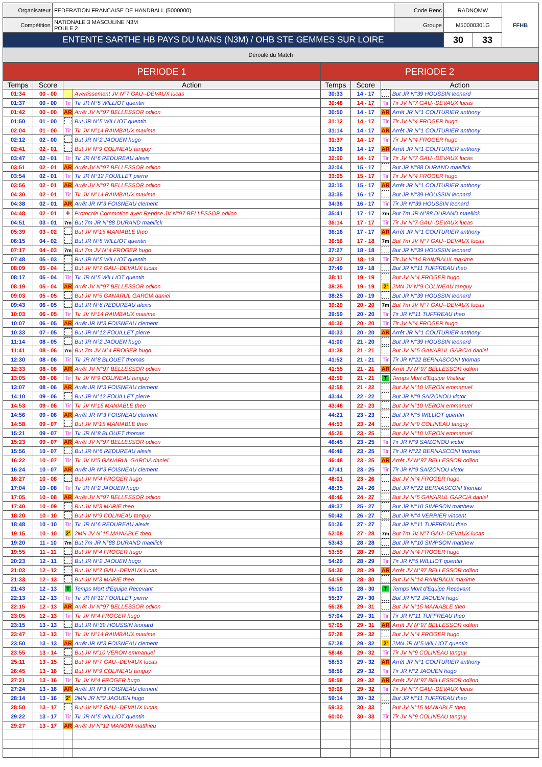| Organisateur | FEDERATION FRANCAISE DE HANDBALL (5000000) | Code Renc | RADNQMW | | FFHB |
| Compétition | NATIONALE 3 MASCULINE N3M POULE 2 | Groupe | M50000301G | | |
| ENTENTE SARTHE HB PAYS DU MANS (N3M) / OHB STE GEMMES SUR LOIRE | | | 30 | 33 | |
| Déroulé du Match | | | | | |
| PERIODE 1 | | | | PERIODE 2 | | | |
| --- | --- | --- | --- | --- | --- | --- | --- |
| Temps | Score | Action | | Temps | Score | Action | |
| 01:34 | 00 - 00 | | Avertissement JV N°7 GAU--DEVAUX lucas | 30:33 | 14 - 17 | | But JR N°39 HOUSSIN leonard |
| 01:37 | 00 - 00 | Tir | Tir JR N°5 WILLIOT quentin | 30:48 | 14 - 17 | Tir | Tir JV N°7 GAU--DEVAUX lucas |
| 01:42 | 00 - 00 | AR | Arrêt JV N°97 BELLESSOR odilon | 30:50 | 14 - 17 | AR | Arrêt JR N°1 COUTURIER anthony |
| 01:50 | 01 - 00 | | But JR N°5 WILLIOT quentin | 31:12 | 14 - 17 | Tir | Tir JV N°4 FROGER hugo |
| 02:04 | 01 - 00 | Tir | Tir JV N°14 RAIMBAUX maxime | 31:14 | 14 - 17 | AR | Arrêt JR N°1 COUTURIER anthony |
| 02:12 | 02 - 00 | | But JR N°2 JAOUEN hugo | 31:37 | 14 - 17 | Tir | Tir JV N°4 FROGER hugo |
| 02:41 | 02 - 01 | | But JV N°9 COLINEAU tanguy | 31:38 | 14 - 17 | AR | Arrêt JR N°1 COUTURIER anthony |
| 03:47 | 02 - 01 | Tir | Tir JR N°6 REDUREAU alexis | 32:00 | 14 - 17 | Tir | Tir JV N°7 GAU--DEVAUX lucas |
| 03:51 | 02 - 01 | AR | Arrêt JV N°97 BELLESSOR odilon | 32:04 | 15 - 17 | | But JR N°88 DURAND maellick |
| 03:54 | 02 - 01 | Tir | Tir JR N°12 FOUILLET pierre | 33:05 | 15 - 17 | Tir | Tir JV N°4 FROGER hugo |
| 03:56 | 02 - 01 | AR | Arrêt JV N°97 BELLESSOR odilon | 33:15 | 15 - 17 | AR | Arrêt JR N°1 COUTURIER anthony |
| 04:30 | 02 - 01 | Tir | Tir JV N°14 RAIMBAUX maxime | 33:35 | 16 - 17 | | But JR N°39 HOUSSIN leonard |
| 04:38 | 02 - 01 | AR | Arrêt JR N°3 FOISNEAU clement | 34:36 | 16 - 17 | Tir | Tir JR N°39 HOUSSIN leonard |
| 04:48 | 02 - 01 | + | Protocole Commotion avec Reprise JV N°97 BELLESSOR odilon | 35:41 | 17 - 17 | 7m | But 7m JR N°88 DURAND maellick |
| 04:51 | 03 - 01 | 7m | But 7m JR N°88 DURAND maellick | 36:14 | 17 - 17 | Tir | Tir JV N°7 GAU--DEVAUX lucas |
| 05:39 | 03 - 02 | | But JV N°15 MANIABLE theo | 36:16 | 17 - 17 | AR | Arrêt JR N°1 COUTURIER anthony |
| 06:15 | 04 - 02 | | But JR N°5 WILLIOT quentin | 36:56 | 17 - 18 | 7m | But 7m JV N°7 GAU--DEVAUX lucas |
| 07:17 | 04 - 03 | 7m | But 7m JV N°4 FROGER hugo | 37:27 | 18 - 18 | | But JR N°39 HOUSSIN leonard |
| 07:48 | 05 - 03 | | But JR N°5 WILLIOT quentin | 37:37 | 18 - 18 | Tir | Tir JV N°14 RAIMBAUX maxime |
| 08:09 | 05 - 04 | | But JV N°7 GAU--DEVAUX lucas | 37:49 | 19 - 18 | | But JR N°11 TUFFREAU theo |
| 08:17 | 05 - 04 | Tir | Tir JR N°5 WILLIOT quentin | 38:11 | 19 - 19 | | But JV N°4 FROGER hugo |
| 08:19 | 05 - 04 | AR | Arrêt JV N°97 BELLESSOR odilon | 38:25 | 19 - 19 | 2' | 2MN JV N°9 COLINEAU tanguy |
| 09:03 | 05 - 05 | | But JV N°5 GANARUL GARCIA daniel | 38:25 | 20 - 19 | | But JR N°39 HOUSSIN leonard |
| 09:43 | 06 - 05 | | But JR N°6 REDUREAU alexis | 39:29 | 20 - 20 | 7m | But 7m JV N°7 GAU--DEVAUX lucas |
| 10:03 | 06 - 05 | Tir | Tir JV N°14 RAIMBAUX maxime | 39:59 | 20 - 20 | Tir | Tir JR N°11 TUFFREAU theo |
| 10:07 | 06 - 05 | AR | Arrêt JR N°3 FOISNEAU clement | 40:30 | 20 - 20 | Tir | Tir JV N°4 FROGER hugo |
| 10:33 | 07 - 05 | | But JR N°12 FOUILLET pierre | 40:33 | 20 - 20 | AR | Arrêt JR N°1 COUTURIER anthony |
| 11:14 | 08 - 05 | | But JR N°2 JAOUEN hugo | 41:00 | 21 - 20 | | But JR N°39 HOUSSIN leonard |
| 11:41 | 08 - 06 | 7m | But 7m JV N°4 FROGER hugo | 41:28 | 21 - 21 | | But JV N°5 GANARUL GARCIA daniel |
| 12:30 | 08 - 06 | Tir | Tir JR N°8 BLOUET thomas | 41:52 | 21 - 21 | Tir | Tir JR N°22 BERNASCONI thomas |
| 12:33 | 08 - 06 | AR | Arrêt JV N°97 BELLESSOR odilon | 41:55 | 21 - 21 | AR | Arrêt JV N°97 BELLESSOR odilon |
| 13:05 | 08 - 06 | Tir | Tir JV N°9 COLINEAU tanguy | 42:50 | 21 - 21 | T | Temps Mort d'Equipe Visiteur |
| 13:07 | 08 - 06 | AR | Arrêt JR N°3 FOISNEAU clement | 42:58 | 21 - 22 | | But JV N°10 VERON emmanuel |
| 14:10 | 09 - 06 | | But JR N°12 FOUILLET pierre | 43:44 | 22 - 22 | | But JR N°9 SAIZONOU victor |
| 14:53 | 09 - 06 | Tir | Tir JV N°15 MANIABLE theo | 43:48 | 22 - 23 | | But JV N°10 VERON emmanuel |
| 14:56 | 09 - 06 | AR | Arrêt JR N°3 FOISNEAU clement | 44:21 | 23 - 23 | | But JR N°5 WILLIOT quentin |
| 14:58 | 09 - 07 | | But JV N°15 MANIABLE theo | 44:53 | 23 - 24 | | But JV N°9 COLINEAU tanguy |
| 15:21 | 09 - 07 | Tir | Tir JR N°8 BLOUET thomas | 45:25 | 23 - 25 | | But JV N°10 VERON emmanuel |
| 15:23 | 09 - 07 | AR | Arrêt JV N°97 BELLESSOR odilon | 46:45 | 23 - 25 | Tir | Tir JR N°9 SAIZONOU victor |
| 15:56 | 10 - 07 | | But JR N°6 REDUREAU alexis | 46:46 | 23 - 25 | Tir | Tir JR N°22 BERNASCONI thomas |
| 16:22 | 10 - 07 | Tir | Tir JV N°5 GANARUL GARCIA daniel | 46:48 | 23 - 25 | AR | Arrêt JV N°97 BELLESSOR odilon |
| 16:24 | 10 - 07 | AR | Arrêt JR N°3 FOISNEAU clement | 47:41 | 23 - 25 | Tir | Tir JR N°9 SAIZONOU victor |
| 16:27 | 10 - 08 | | But JV N°4 FROGER hugo | 48:01 | 23 - 26 | | But JV N°4 FROGER hugo |
| 17:04 | 10 - 08 | Tir | Tir JR N°2 JAOUEN hugo | 48:35 | 24 - 26 | | But JR N°22 BERNASCONI thomas |
| 17:05 | 10 - 08 | AR | Arrêt JV N°97 BELLESSOR odilon | 48:46 | 24 - 27 | | But JV N°5 GANARUL GARCIA daniel |
| 17:40 | 10 - 09 | | But JV N°3 MARIE theo | 49:37 | 25 - 27 | | But JR N°10 SIMPSON matthew |
| 18:20 | 10 - 10 | | But JV N°9 COLINEAU tanguy | 50:42 | 26 - 27 | | But JR N°4 VERRIER vincent |
| 18:48 | 10 - 10 | Tir | Tir JR N°6 REDUREAU alexis | 51:26 | 27 - 27 | | But JR N°11 TUFFREAU theo |
| 19:15 | 10 - 10 | 2' | 2MN JV N°15 MANIABLE theo | 52:08 | 27 - 28 | 7m | But 7m JV N°7 GAU--DEVAUX lucas |
| 19:20 | 11 - 10 | 7m | But 7m JR N°88 DURAND maellick | 53:43 | 28 - 28 | | But JR N°10 SIMPSON matthew |
| 19:55 | 11 - 11 | | But JV N°4 FROGER hugo | 53:59 | 28 - 29 | | But JV N°4 FROGER hugo |
| 20:23 | 12 - 11 | | But JR N°2 JAOUEN hugo | 54:29 | 28 - 29 | Tir | Tir JR N°5 WILLIOT quentin |
| 21:03 | 12 - 12 | | But JV N°7 GAU--DEVAUX lucas | 54:30 | 28 - 29 | AR | Arrêt JV N°97 BELLESSOR odilon |
| 21:33 | 12 - 13 | | But JV N°3 MARIE theo | 54:59 | 28 - 30 | | But JV N°14 RAIMBAUX maxime |
| 21:43 | 12 - 13 | T | Temps Mort d'Equipe Recevant | 55:10 | 28 - 30 | T | Temps Mort d'Equipe Recevant |
| 22:13 | 12 - 13 | Tir | Tir JR N°12 FOUILLET pierre | 55:37 | 29 - 30 | | But JR N°2 JAOUEN hugo |
| 22:15 | 12 - 13 | AR | Arrêt JV N°97 BELLESSOR odilon | 56:28 | 29 - 31 | | But JV N°15 MANIABLE theo |
| 23:05 | 12 - 13 | Tir | Tir JV N°4 FROGER hugo | 57:04 | 29 - 31 | Tir | Tir JR N°11 TUFFREAU theo |
| 23:15 | 13 - 13 | | But JR N°39 HOUSSIN leonard | 57:05 | 29 - 31 | AR | Arrêt JV N°97 BELLESSOR odilon |
| 23:47 | 13 - 13 | Tir | Tir JV N°14 RAIMBAUX maxime | 57:28 | 29 - 32 | | But JV N°4 FROGER hugo |
| 23:50 | 13 - 13 | AR | Arrêt JR N°3 FOISNEAU clement | 57:28 | 29 - 32 | 2' | 2MN JR N°5 WILLIOT quentin |
| 23:55 | 13 - 14 | | But JV N°10 VERON emmanuel | 58:46 | 29 - 32 | Tir | Tir JV N°9 COLINEAU tanguy |
| 25:11 | 13 - 15 | | But JV N°7 GAU--DEVAUX lucas | 58:53 | 29 - 32 | AR | Arrêt JR N°1 COUTURIER anthony |
| 26:45 | 13 - 16 | | But JV N°9 COLINEAU tanguy | 58:56 | 29 - 32 | Tir | Tir JR N°2 JAOUEN hugo |
| 27:21 | 13 - 16 | Tir | Tir JV N°4 FROGER hugo | 58:58 | 29 - 32 | AR | Arrêt JV N°97 BELLESSOR odilon |
| 27:24 | 13 - 16 | AR | Arrêt JR N°3 FOISNEAU clement | 59:06 | 29 - 32 | Tir | Tir JV N°7 GAU--DEVAUX lucas |
| 28:14 | 13 - 16 | 2' | 2MN JR N°2 JAOUEN hugo | 59:14 | 30 - 32 | | But JR N°11 TUFFREAU theo |
| 28:50 | 13 - 17 | | But JV N°7 GAU--DEVAUX lucas | 59:33 | 30 - 33 | | But JV N°15 MANIABLE theo |
| 29:22 | 13 - 17 | Tir | Tir JR N°5 WILLIOT quentin | 60:00 | 30 - 33 | Tir | Tir JV N°9 COLINEAU tanguy |
| 29:27 | 13 - 17 | AR | Arrêt JV N°12 MANGIN matthieu | | | | |